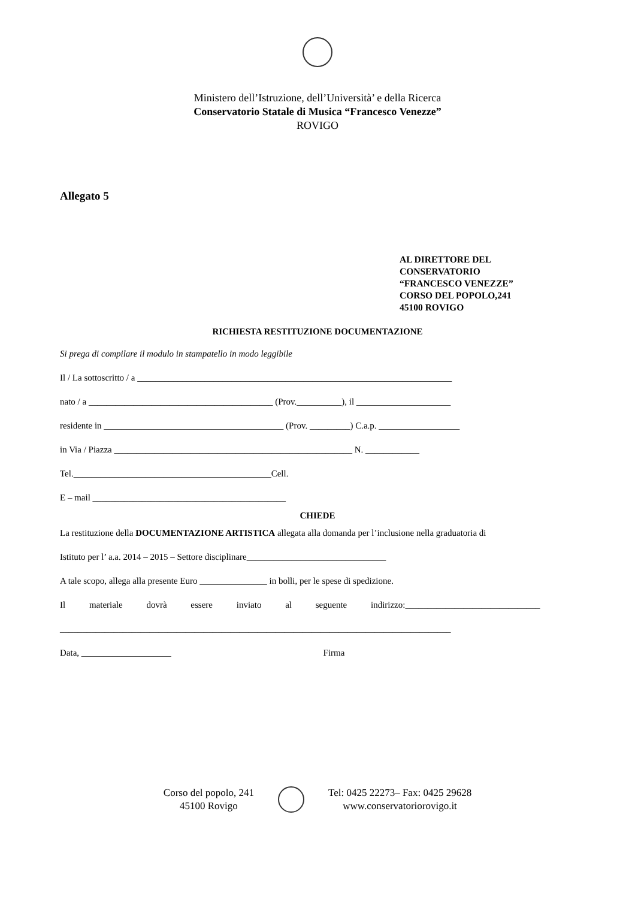Ministero dell’Istruzione, dell’Università’ e della Ricerca
Conservatorio Statale di Musica “Francesco Venezze”
ROVIGO
Allegato 5
AL DIRETTORE DEL
CONSERVATORIO
“FRANCESCO VENEZZE”
CORSO DEL POPOLO,241
45100 ROVIGO
RICHIESTA RESTITUZIONE DOCUMENTAZIONE
Si prega di compilare il modulo in stampatello in modo leggibile
Il / La sottoscritto / a ______________________________________________________________________
nato / a _________________________________________ (Prov.__________), il _____________________
residente in ________________________________________ (Prov. _________) C.a.p. __________________
in Via / Piazza _____________________________________________________ N. ____________
Tel.____________________________________________Cell.
E – mail ___________________________________________
CHIEDE
La restituzione della DOCUMENTAZIONE ARTISTICA allegata alla domanda per l’inclusione nella graduatoria di
Istituto per l’ a.a. 2014 – 2015 – Settore disciplinare_______________________________
A tale scopo, allega alla presente Euro _______________ in bolli, per le spese di spedizione.
Il materiale dovrà essere inviato al seguente indirizzo:______________________________
_______________________________________________________________________________________
Data, ____________________ Firma
Corso del popolo, 241
45100 Rovigo
Tel: 0425 22273– Fax: 0425 29628
www.conservatoriorovigo.it